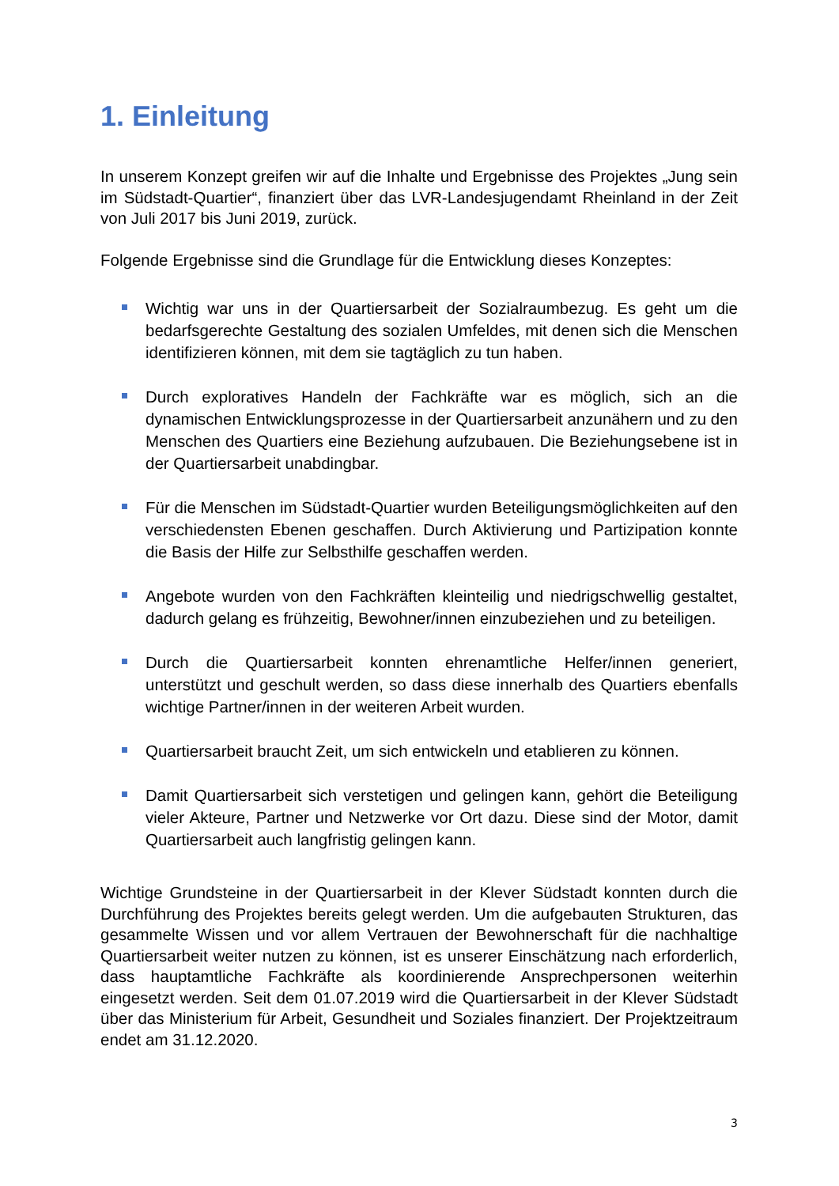1. Einleitung
In unserem Konzept greifen wir auf die Inhalte und Ergebnisse des Projektes „Jung sein im Südstadt-Quartier“, finanziert über das LVR-Landesjugendamt Rheinland in der Zeit von Juli 2017 bis Juni 2019, zurück.
Folgende Ergebnisse sind die Grundlage für die Entwicklung dieses Konzeptes:
Wichtig war uns in der Quartiersarbeit der Sozialraumbezug. Es geht um die bedarfsgerechte Gestaltung des sozialen Umfeldes, mit denen sich die Menschen identifizieren können, mit dem sie tagtäglich zu tun haben.
Durch exploratives Handeln der Fachkräfte war es möglich, sich an die dynamischen Entwicklungsprozesse in der Quartiersarbeit anzunähern und zu den Menschen des Quartiers eine Beziehung aufzubauen. Die Beziehungsebene ist in der Quartiersarbeit unabdingbar.
Für die Menschen im Südstadt-Quartier wurden Beteiligungsmöglichkeiten auf den verschiedensten Ebenen geschaffen. Durch Aktivierung und Partizipation konnte die Basis der Hilfe zur Selbsthilfe geschaffen werden.
Angebote wurden von den Fachkräften kleinteilig und niedrigschwellig gestaltet, dadurch gelang es frühzeitig, Bewohner/innen einzubeziehen und zu beteiligen.
Durch die Quartiersarbeit konnten ehrenamtliche Helfer/innen generiert, unterstützt und geschult werden, so dass diese innerhalb des Quartiers ebenfalls wichtige Partner/innen in der weiteren Arbeit wurden.
Quartiersarbeit braucht Zeit, um sich entwickeln und etablieren zu können.
Damit Quartiersarbeit sich verstetigen und gelingen kann, gehört die Beteiligung vieler Akteure, Partner und Netzwerke vor Ort dazu. Diese sind der Motor, damit Quartiersarbeit auch langfristig gelingen kann.
Wichtige Grundsteine in der Quartiersarbeit in der Klever Südstadt konnten durch die Durchführung des Projektes bereits gelegt werden. Um die aufgebauten Strukturen, das gesammelte Wissen und vor allem Vertrauen der Bewohnerschaft für die nachhaltige Quartiersarbeit weiter nutzen zu können, ist es unserer Einschätzung nach erforderlich, dass hauptamtliche Fachkräfte als koordinierende Ansprechpersonen weiterhin eingesetzt werden. Seit dem 01.07.2019 wird die Quartiersarbeit in der Klever Südstadt über das Ministerium für Arbeit, Gesundheit und Soziales finanziert. Der Projektzeitraum endet am 31.12.2020.
3